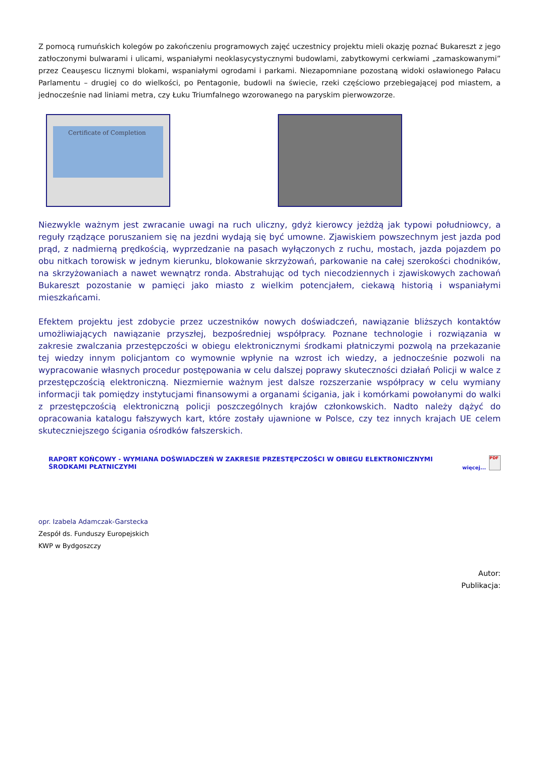Z pomocą rumuńskich kolegów po zakończeniu programowych zajęć uczestnicy projektu mieli okazję poznać Bukareszt z jego zatłoczonymi bulwarami i ulicami, wspaniałymi neoklasycystycznymi budowlami, zabytkowymi cerkwiami „zamaskowanymi” przez Ceauşescu licznymi blokami, wspaniałymi ogrodami i parkami. Niezapomniane pozostaną widoki osławionego Pałacu Parlamentu – drugiej co do wielkości, po Pentagonie, budowli na świecie, rzeki częściowo przebiegającej pod miastem, a jednocześnie nad liniami metra, czy Łuku Triumfalnego wzorowanego na paryskim pierwowzorze.
Certificate of Completion
Niezwykle ważnym jest zwracanie uwagi na ruch uliczny, gdyż kierowcy jeżdżą jak typowi południowcy, a reguły rządzące poruszaniem się na jezdni wydają się być umowne. Zjawiskiem powszechnym jest jazda pod prąd, z nadmierną prędkością, wyprzedzanie na pasach wyłączonych z ruchu, mostach, jazda pojazdem po obu nitkach torowisk w jednym kierunku, blokowanie skrzyżowań, parkowanie na całej szerokości chodników, na skrzyżowaniach a nawet wewnątrz ronda. Abstrahując od tych niecodziennych i zjawiskowych zachowań Bukareszt pozostanie w pamięci jako miasto z wielkim potencjałem, ciekawą historią i wspaniałymi mieszkańcami.
Efektem projektu jest zdobycie przez uczestników nowych doświadczeń, nawiązanie bliższych kontaktów umożliwiających nawiązanie przyszłej, bezpośredniej współpracy. Poznane technologie i rozwiązania w zakresie zwalczania przestępczości w obiegu elektronicznymi środkami płatniczymi pozwolą na przekazanie tej wiedzy innym policjantom co wymownie wpłynie na wzrost ich wiedzy, a jednocześnie pozwoli na wypracowanie własnych procedur postępowania w celu dalszej poprawy skuteczności działań Policji w walce z przestępczością elektroniczną. Niezmiernie ważnym jest dalsze rozszerzanie współpracy w celu wymiany informacji tak pomiędzy instytucjami finansowymi a organami ścigania, jak i komórkami powołanymi do walki z przestępczością elektroniczną policji poszczególnych krajów członkowskich. Nadto należy dążyć do opracowania katalogu fałszywych kart, które zostały ujawnione w Polsce, czy tez innych krajach UE celem skuteczniejszego ścigania ośrodków fałszerskich.
RAPORT KOŃCOWY - WYMIANA DOŚWIADCZEŃ W ZAKRESIE PRZESTĘPCZOŚCI W OBIEGU ELEKTRONICZNYMI ŚRODKAMI PŁATNICZYMI więcej...
PDF
opr. Izabela Adamczak-Garstecka
Zespół ds. Funduszy Europejskich
KWP w Bydgoszczy
Autor:
Publikacja: